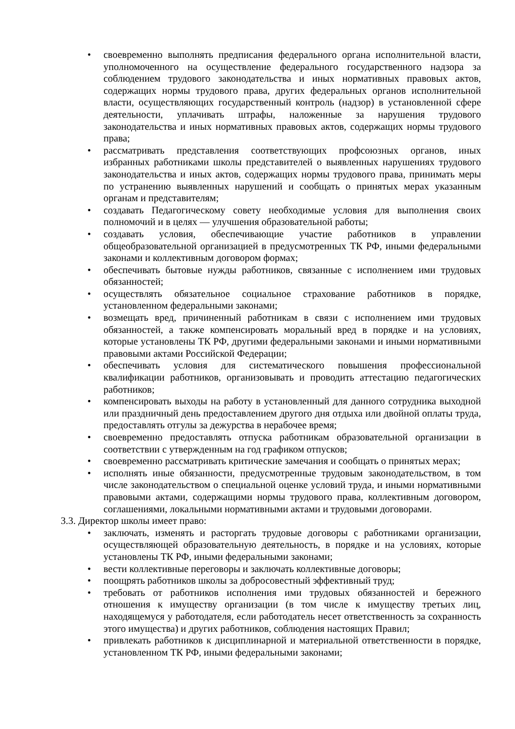• своевременно выполнять предписания федерального органа исполнительной власти, уполномоченного на осуществление федерального государственного надзора за соблюдением трудового законодательства и иных нормативных правовых актов, содержащих нормы трудового права, других федеральных органов исполнительной власти, осуществляющих государственный контроль (надзор) в установленной сфере деятельности, уплачивать штрафы, наложенные за нарушения трудового законодательства и иных нормативных правовых актов, содержащих нормы трудового права;
• рассматривать представления соответствующих профсоюзных органов, иных избранных работниками школы представителей о выявленных нарушениях трудового законодательства и иных актов, содержащих нормы трудового права, принимать меры по устранению выявленных нарушений и сообщать о принятых мерах указанным органам и представителям;
• создавать Педагогическому совету необходимые условия для выполнения своих полномочий и в целях — улучшения образовательной работы;
• создавать условия, обеспечивающие участие работников в управлении общеобразовательной организацией в предусмотренных ТК РФ, иными федеральными законами и коллективным договором формах;
• обеспечивать бытовые нужды работников, связанные с исполнением ими трудовых обязанностей;
• осуществлять обязательное социальное страхование работников в порядке, установленном федеральными законами;
• возмещать вред, причиненный работникам в связи с исполнением ими трудовых обязанностей, а также компенсировать моральный вред в порядке и на условиях, которые установлены ТК РФ, другими федеральными законами и иными нормативными правовыми актами Российской Федерации;
• обеспечивать условия для систематического повышения профессиональной квалификации работников, организовывать и проводить аттестацию педагогических работников;
• компенсировать выходы на работу в установленный для данного сотрудника выходной или праздничный день предоставлением другого дня отдыха или двойной оплаты труда, предоставлять отгулы за дежурства в нерабочее время;
• своевременно предоставлять отпуска работникам образовательной организации в соответствии с утвержденным на год графиком отпусков;
• своевременно рассматривать критические замечания и сообщать о принятых мерах;
• исполнять иные обязанности, предусмотренные трудовым законодательством, в том числе законодательством о специальной оценке условий труда, и иными нормативными правовыми актами, содержащими нормы трудового права, коллективным договором, соглашениями, локальными нормативными актами и трудовыми договорами.
3.3. Директор школы имеет право:
• заключать, изменять и расторгать трудовые договоры с работниками организации, осуществляющей образовательную деятельность, в порядке и на условиях, которые установлены ТК РФ, иными федеральными законами;
• вести коллективные переговоры и заключать коллективные договоры;
• поощрять работников школы за добросовестный эффективный труд;
• требовать от работников исполнения ими трудовых обязанностей и бережного отношения к имуществу организации (в том числе к имуществу третьих лиц, находящемуся у работодателя, если работодатель несет ответственность за сохранность этого имущества) и других работников, соблюдения настоящих Правил;
• привлекать работников к дисциплинарной и материальной ответственности в порядке, установленном ТК РФ, иными федеральными законами;